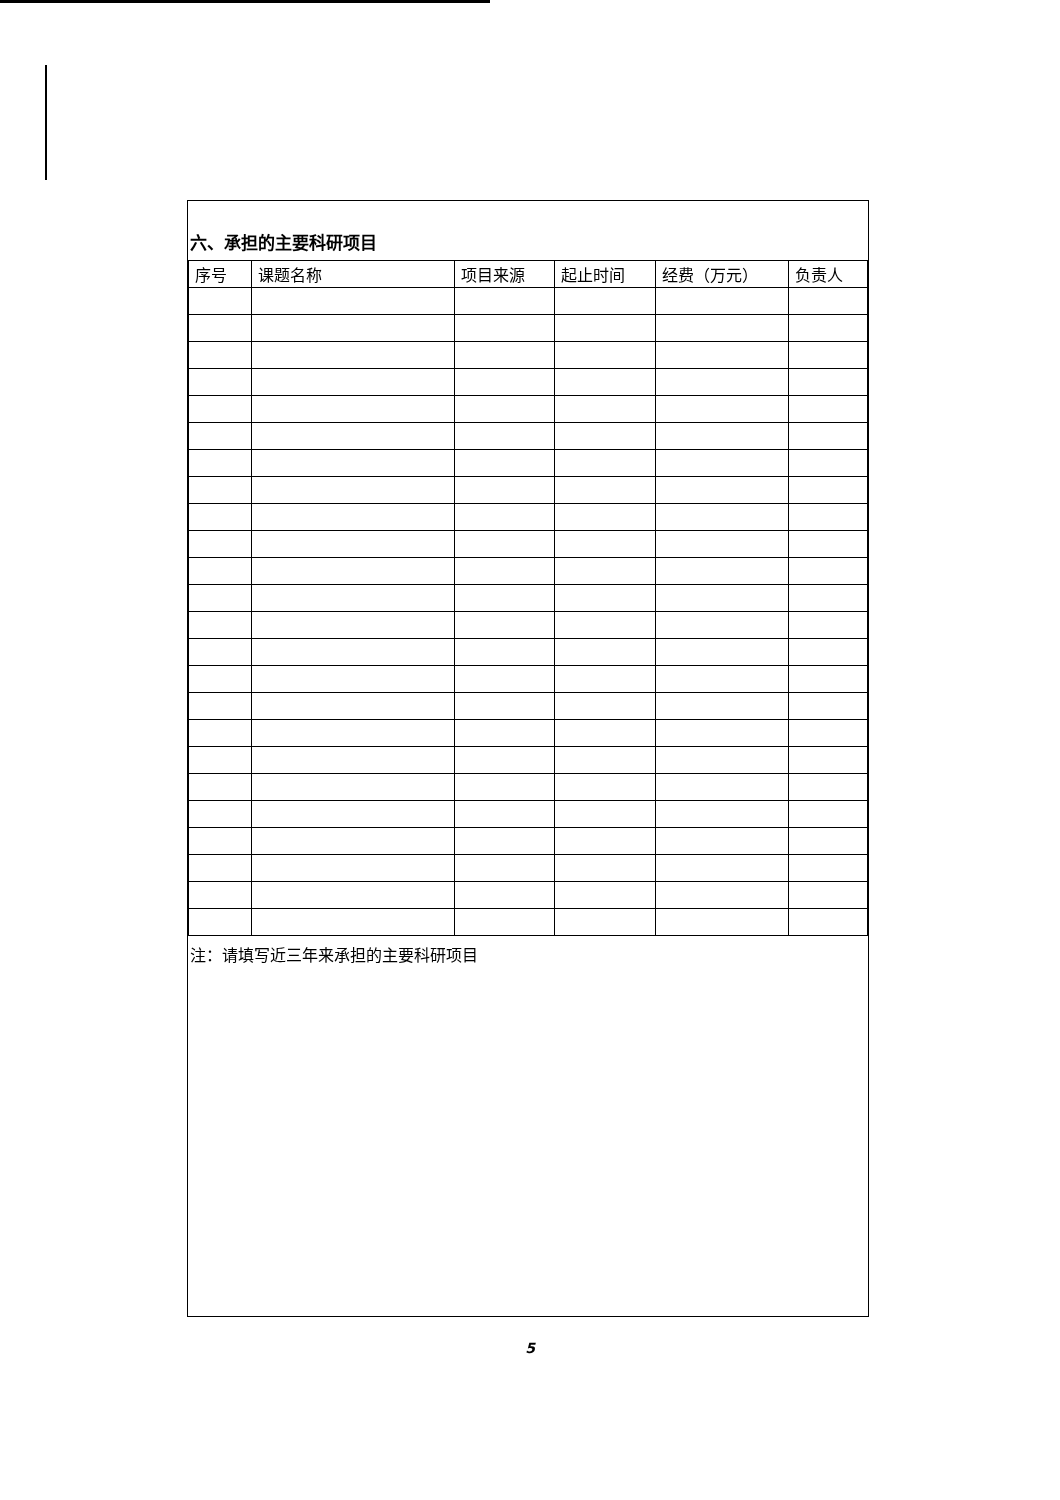六、承担的主要科研项目
| 序号 | 课题名称 | 项目来源 | 起止时间 | 经费（万元） | 负责人 |
| --- | --- | --- | --- | --- | --- |
注：请填写近三年来承担的主要科研项目
5